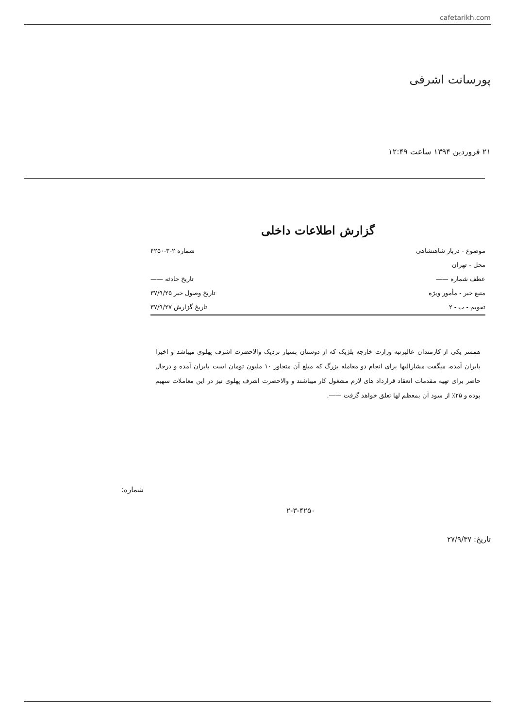cafetarikh.com
پورسانت اشرفی
۲۱ فروردین ۱۳۹۴ ساعت ۱۲:۴۹
گزارش اطلاعات داخلی
موضوع - دربار شاهنشاهی شماره ۲-۳-۴۲۵۰
محل - تهران
عطف شماره —— تاریخ حادثه ——
منبع خبر - مأمور ویژه تاریخ وصول خبر ۳۷/۹/۲۵
تقویم - ب - ۲ تاریخ گزارش ۳۷/۹/۲۷
همسر یکی از کارمندان عالیرتبه وزارت خارجه بلژیک که از دوستان بسیار نزدیک والاحضرت اشرف پهلوی میباشد و اخیرا بایران آمده، میگفت مشارالیها برای انجام دو معامله بزرگ که مبلغ آن متجاوز ۱۰ ملیون تومان است بایران آمده و درحال حاضر برای تهیه مقدمات انعقاد قرارداد های لازم مشغول کار میباشند و والاحضرت اشرف پهلوی نیز در این معاملات سهیم بوده و ۲۵٪ از سود آن بمعظم لها تعلق خواهد گرفت ——.
شماره:
۲-۳-۴۲۵۰
تاریخ: ۲۷/۹/۳۷